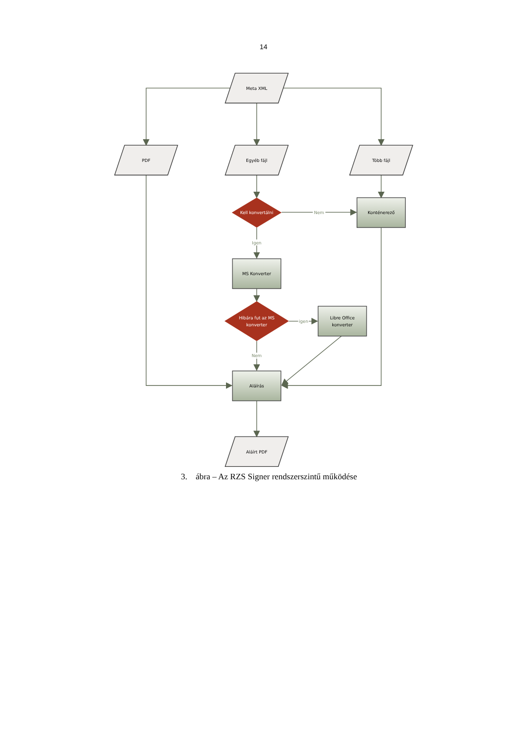14
Meta XML
PDF
Egyéb fájl
Több fájl
Kell konvertálni
Nem
Konténerező
Igen
MS Konverter
Hibára fut az MS
konverter
igen
Libre Office
konverter
Nem
Aláírás
Aláírt PDF
3. ábra – Az RZS Signer rendszerszintű működése